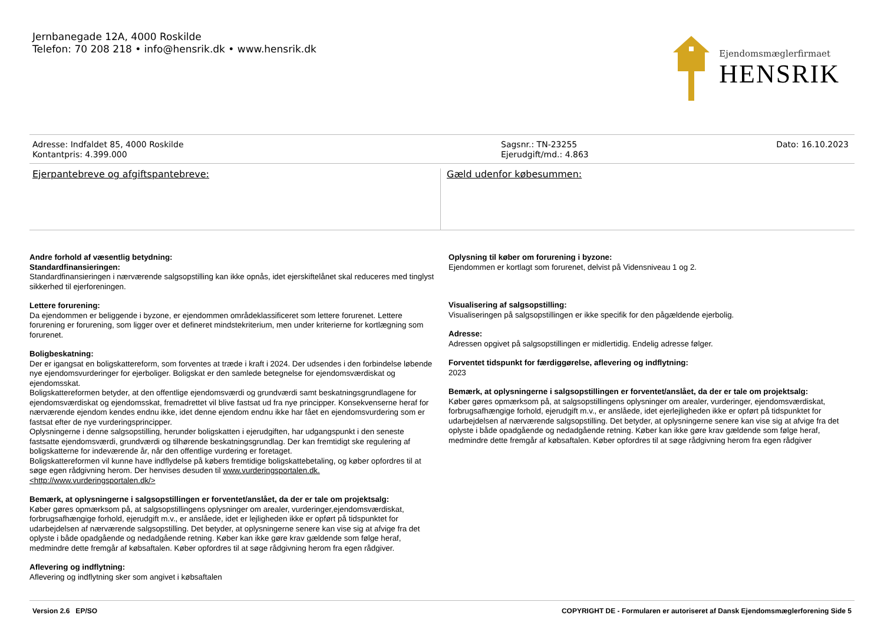Jernbanegade 12A, 4000 Roskilde
Telefon: 70 208 218 • info@hensrik.dk • www.hensrik.dk
Ejendomsmæglerfirmaet
HENSRIK
Adresse: Indfaldet 85, 4000 Roskilde
Kontantpris: 4.399.000
Sagsnr.: TN-23255
Ejerudgift/md.: 4.863
Dato: 16.10.2023
Ejerpantebreve og afgiftspantebreve:
Gæld udenfor købesummen:
Andre forhold af væsentlig betydning:
Standardfinansieringen:
Standardfinansieringen i nærværende salgsopstilling kan ikke opnås, idet ejerskiftelånet skal reduceres med tinglyst sikkerhed til ejerforeningen.
Lettere forurening:
Da ejendommen er beliggende i byzone, er ejendommen områdeklassificeret som lettere forurenet. Lettere forurening er forurening, som ligger over et defineret mindstekriterium, men under kriterierne for kortlægning som forurenet.
Boligbeskatning:
Der er igangsat en boligskattereform, som forventes at træde i kraft i 2024. Der udsendes i den forbindelse løbende nye ejendomsvurderinger for ejerboliger. Boligskat er den samlede betegnelse for ejendomsværdiskat og ejendomsskat.
Boligskattereformen betyder, at den offentlige ejendomsværdi og grundværdi samt beskatningsgrundlagene for ejendomsværdiskat og ejendomsskat, fremadrettet vil blive fastsat ud fra nye principper. Konsekvenserne heraf for nærværende ejendom kendes endnu ikke, idet denne ejendom endnu ikke har fået en ejendomsvurdering som er fastsat efter de nye vurderingsprincipper.
Oplysningerne i denne salgsopstilling, herunder boligskatten i ejerudgiften, har udgangspunkt i den seneste fastsatte ejendomsværdi, grundværdi og tilhørende beskatningsgrundlag. Der kan fremtidigt ske regulering af boligskatterne for indeværende år, når den offentlige vurdering er foretaget.
Boligskattereformen vil kunne have indflydelse på købers fremtidige boligskattebetaling, og køber opfordres til at søge egen rådgivning herom. Der henvises desuden til www.vurderingsportalen.dk. <http://www.vurderingsportalen.dk/>
Bemærk, at oplysningerne i salgsopstillingen er forventet/anslået, da der er tale om projektsalg:
Køber gøres opmærksom på, at salgsopstillingens oplysninger om arealer, vurderinger,ejendomsværdiskat, forbrugsafhængige forhold, ejerudgift m.v., er anslåede, idet er lejligheden ikke er opført på tidspunktet for udarbejdelsen af nærværende salgsopstilling. Det betyder, at oplysningerne senere kan vise sig at afvige fra det oplyste i både opadgående og nedadgående retning. Køber kan ikke gøre krav gældende som følge heraf, medmindre dette fremgår af købsaftalen. Køber opfordres til at søge rådgivning herom fra egen rådgiver.
Aflevering og indflytning:
Aflevering og indflytning sker som angivet i købsaftalen
Oplysning til køber om forurening i byzone:
Ejendommen er kortlagt som forurenet, delvist på Vidensniveau 1 og 2.
Visualisering af salgsopstilling:
Visualiseringen på salgsopstillingen er ikke specifik for den pågældende ejerbolig.
Adresse:
Adressen opgivet på salgsopstillingen er midlertidig. Endelig adresse følger.
Forventet tidspunkt for færdiggørelse, aflevering og indflytning:
2023
Bemærk, at oplysningerne i salgsopstillingen er forventet/anslået, da der er tale om projektsalg:
Køber gøres opmærksom på, at salgsopstillingens oplysninger om arealer, vurderinger, ejendomsværdiskat, forbrugsafhængige forhold, ejerudgift m.v., er anslåede, idet ejerlejligheden ikke er opført på tidspunktet for udarbejdelsen af nærværende salgsopstilling. Det betyder, at oplysningerne senere kan vise sig at afvige fra det oplyste i både opadgående og nedadgående retning. Køber kan ikke gøre krav gældende som følge heraf, medmindre dette fremgår af købsaftalen. Køber opfordres til at søge rådgivning herom fra egen rådgiver
Version 2.6 EP/SO COPYRIGHT DE - Formularen er autoriseret af Dansk Ejendomsmæglerforening Side 5